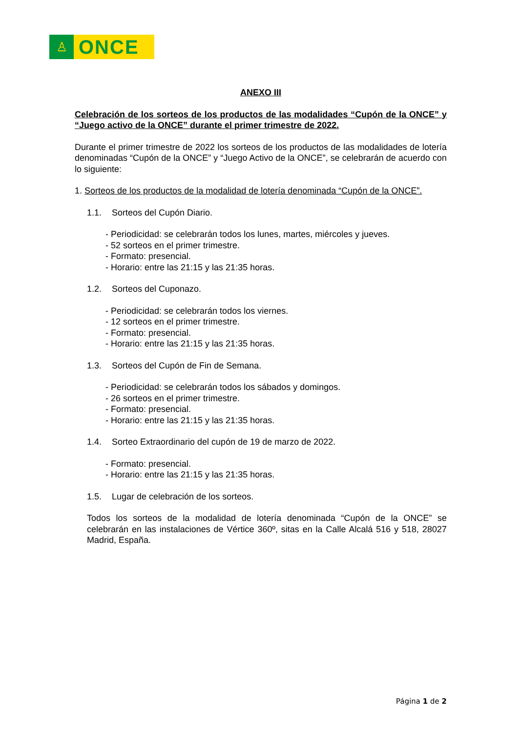♙
ONCE
ANEXO III
Celebración de los sorteos de los productos de las modalidades “Cupón de la ONCE” y “Juego activo de la ONCE” durante el primer trimestre de 2022.
Durante el primer trimestre de 2022 los sorteos de los productos de las modalidades de lotería denominadas “Cupón de la ONCE” y “Juego Activo de la ONCE”, se celebrarán de acuerdo con lo siguiente:
1. Sorteos de los productos de la modalidad de lotería denominada “Cupón de la ONCE”.
1.1. Sorteos del Cupón Diario.
- Periodicidad: se celebrarán todos los lunes, martes, miércoles y jueves.
- 52 sorteos en el primer trimestre.
- Formato: presencial.
- Horario: entre las 21:15 y las 21:35 horas.
1.2. Sorteos del Cuponazo.
- Periodicidad: se celebrarán todos los viernes.
- 12 sorteos en el primer trimestre.
- Formato: presencial.
- Horario: entre las 21:15 y las 21:35 horas.
1.3. Sorteos del Cupón de Fin de Semana.
- Periodicidad: se celebrarán todos los sábados y domingos.
- 26 sorteos en el primer trimestre.
- Formato: presencial.
- Horario: entre las 21:15 y las 21:35 horas.
1.4. Sorteo Extraordinario del cupón de 19 de marzo de 2022.
- Formato: presencial.
- Horario: entre las 21:15 y las 21:35 horas.
1.5. Lugar de celebración de los sorteos.
Todos los sorteos de la modalidad de lotería denominada “Cupón de la ONCE” se celebrarán en las instalaciones de Vértice 360º, sitas en la Calle Alcalá 516 y 518, 28027 Madrid, España.
Página 1 de 2